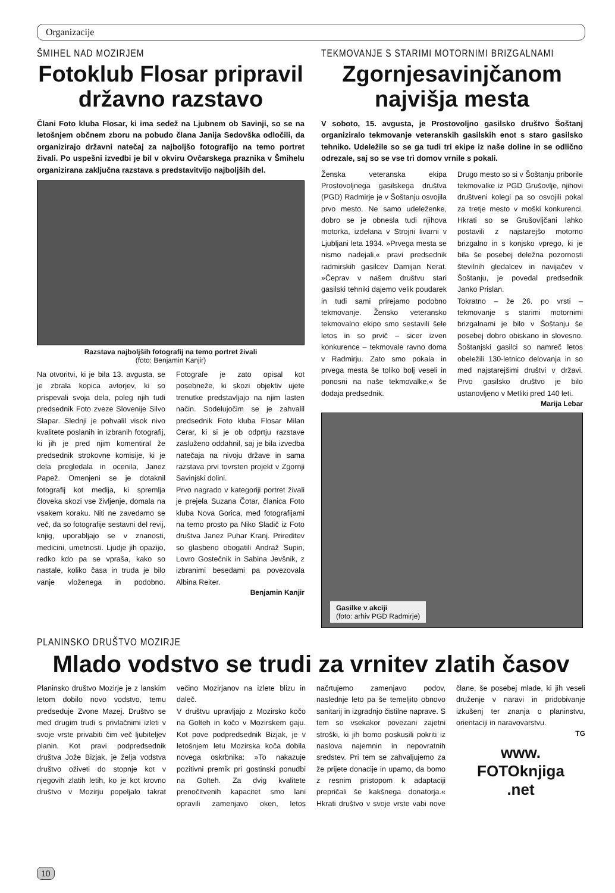Organizacije
ŠMIHEL NAD MOZIRJEM
Fotoklub Flosar pripravil državno razstavo
Člani Foto kluba Flosar, ki ima sedež na Ljubnem ob Savinji, so se na letošnjem občnem zboru na pobudo člana Janija Sedovška odločili, da organizirajo državni natečaj za najboljšo fotografijo na temo portret živali. Po uspešni izvedbi je bil v okviru Ovčarskega praznika v Šmihelu organizirana zaključna razstava s predstavitvijo najboljših del.
Razstava najboljših fotografij na temo portret živali
(foto: Benjamin Kanjir)
Na otvoritvi, ki je bila 13. avgusta, se je zbrala kopica avtorjev, ki so prispevali svoja dela, poleg njih tudi predsednik Foto zveze Slovenije Silvo Slapar. Slednji je pohvalil visok nivo kvalitete poslanih in izbranih fotografij, ki jih je pred njim komentiral že predsednik strokovne komisije, ki je dela pregledala in ocenila, Janez Papež. Omenjeni se je dotaknil fotografij kot medija, ki spremlja človeka skozi vse življenje, domala na vsakem koraku. Niti ne zavedamo se več, da so fotografije sestavni del revij, knjig, uporabljajo se v znanosti, medicini, umetnosti. Ljudje jih opazijo, redko kdo pa se vpraša, kako so nastale, koliko časa in truda je bilo vanje vloženega in podobno. Fotografe je zato opisal kot posebneže, ki skozi objektiv ujete trenutke predstavljajo na njim lasten način. Sodelujočim se je zahvalil predsednik Foto kluba Flosar Milan Cerar, ki si je ob odprtju razstave zasluženo oddahnil, saj je bila izvedba natečaja na nivoju države in sama razstava prvi tovrsten projekt v Zgornji Savinjski dolini.
Prvo nagrado v kategoriji portret živali je prejela Suzana Čotar, članica Foto kluba Nova Gorica, med fotografijami na temo prosto pa Niko Sladič iz Foto društva Janez Puhar Kranj. Prireditev so glasbeno obogatili Andraž Supin, Lovro Gostečnik in Sabina Jevšnik, z izbranimi besedami pa povezovala Albina Reiter.
Benjamin Kanjir
TEKMOVANJE S STARIMI MOTORNIMI BRIZGALNAMI
Zgornjesavinjčanom najvišja mesta
V soboto, 15. avgusta, je Prostovoljno gasilsko društvo Šoštanj organiziralo tekmovanje veteranskih gasilskih enot s staro gasilsko tehniko. Udeležile so se ga tudi tri ekipe iz naše doline in se odlično odrezale, saj so se vse tri domov vrnile s pokali.
Ženska veteranska ekipa Prostovoljnega gasilskega društva (PGD) Radmirje je v Šoštanju osvojila prvo mesto. Ne samo udeleženke, dobro se je obnesla tudi njihova motorka, izdelana v Strojni livarni v Ljubljani leta 1934. »Prvega mesta se nismo nadejali,« pravi predsednik radmirskih gasilcev Damijan Nerat. »Čeprav v našem društvu stari gasilski tehniki dajemo velik poudarek in tudi sami prirejamo podobno tekmovanje. Žensko veteransko tekmovalno ekipo smo sestavili šele letos in so prvič – sicer izven konkurence – tekmovale ravno doma v Radmirju. Zato smo pokala in prvega mesta še toliko bolj veseli in ponosni na naše tekmovalke,« še dodaja predsednik.
Drugo mesto so si v Šoštanju priborile tekmovalke iz PGD Grušovlje, njihovi društveni kolegi pa so osvojili pokal za tretje mesto v moški konkurenci. Hkrati so se Grušovljčani lahko postavili z najstarejšo motorno brizgalno in s konjsko vprego, ki je bila še posebej deležna pozornosti številnih gledalcev in navijačev v Šoštanju, je povedal predsednik Janko Prislan.
Tokratno – že 26. po vrsti – tekmovanje s starimi motornimi brizgalnami je bilo v Šoštanju še posebej dobro obiskano in slovesno. Šoštanjski gasilci so namreč letos obeležili 130-letnico delovanja in so med najstarejšimi društvi v državi. Prvo gasilsko društvo je bilo ustanovljeno v Metliki pred 140 leti.
Marija Lebar
Gasilke v akciji
(foto: arhiv PGD Radmirje)
PLANINSKO DRUŠTVO MOZIRJE
Mlado vodstvo se trudi za vrnitev zlatih časov
Planinsko društvo Mozirje je z lanskim letom dobilo novo vodstvo, temu predseduje Zvone Mazej. Društvo se med drugim trudi s privlačnimi izleti v svoje vrste privabiti čim več ljubiteljev planin. Kot pravi podpredsednik društva Jože Bizjak, je želja vodstva društvo oživeti do stopnje kot v njegovih zlatih letih, ko je kot krovno društvo v Mozirju popeljalo takrat večino Mozirjanov na izlete blizu in daleč.
V društvu upravljajo z Mozirsko kočo na Golteh in kočo v Mozirskem gaju. Kot pove podpredsednik Bizjak, je v letošnjem letu Mozirska koča dobila novega oskrbnika: »To nakazuje pozitivni premik pri gostinski ponudbi na Golteh. Za dvig kvalitete prenočitvenih kapacitet smo lani opravili zamenjavo oken, letos načrtujemo zamenjavo podov, naslednje leto pa še temeljito obnovo sanitarij in izgradnjo čistilne naprave. S tem so vsekakor povezani zajetni stroški, ki jih bomo poskusili pokriti iz naslova najemnin in nepovratnih sredstev. Pri tem se zahvaljujemo za že prijete donacije in upamo, da bomo z resnim pristopom k adaptaciji prepričali še kakšnega donatorja.« Hkrati društvo v svoje vrste vabi nove člane, še posebej mlade, ki jih veseli druženje v naravi in pridobivanje izkušenj ter znanja o planinstvu, orientaciji in naravovarstvu.
TG
www.
FOTOknjiga
.net
10